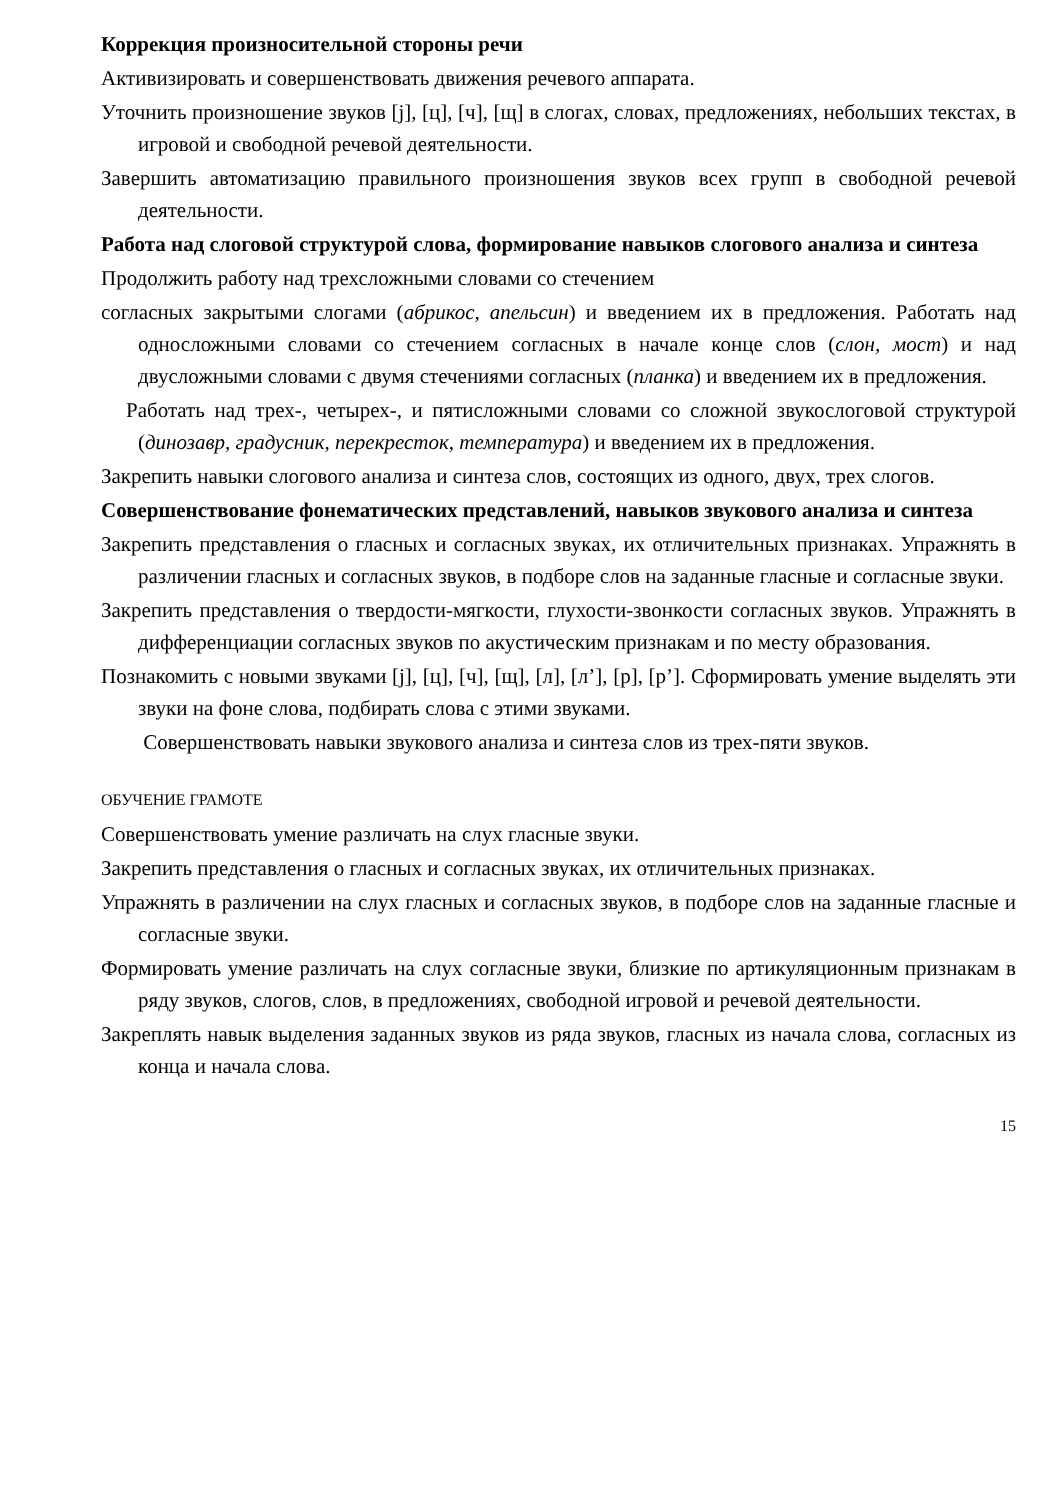Коррекция произносительной стороны речи
Активизировать и совершенствовать движения речевого аппарата.
Уточнить произношение звуков [j], [ц], [ч], [щ] в слогах, словах, предложениях, небольших текстах, в игровой и свободной речевой деятельности.
Завершить автоматизацию правильного произношения звуков всех групп в свободной речевой деятельности.
Работа над слоговой структурой слова, формирование навыков слогового анализа и синтеза
Продолжить работу над трехсложными словами со стечением
согласных закрытыми слогами (абрикос, апельсин) и введением их в предложения. Работать над односложными словами со стечением согласных в начале конце слов (слон, мост) и над двусложными словами с двумя стечениями согласных (планка) и введением их в предложения.
Работать над трех-, четырех-, и пятисложными словами со сложной звукослоговой структурой (динозавр, градусник, перекресток, температура) и введением их в предложения.
Закрепить навыки слогового анализа и синтеза слов, состоящих из одного, двух, трех слогов.
Совершенствование фонематических представлений, навыков звукового анализа и синтеза
Закрепить представления о гласных и согласных звуках, их отличительных признаках. Упражнять в различении гласных и согласных звуков, в подборе слов на заданные гласные и согласные звуки.
Закрепить представления о твердости-мягкости, глухости-звонкости согласных звуков. Упражнять в дифференциации согласных звуков по акустическим признакам и по месту образования.
Познакомить с новыми звуками [j], [ц], [ч], [щ], [л], [л’], [р], [р’]. Сформировать умение выделять эти звуки на фоне слова, подбирать слова с этими звуками.
Совершенствовать навыки звукового анализа и синтеза слов из трех-пяти звуков.
ОБУЧЕНИЕ ГРАМОТЕ
Совершенствовать умение различать на слух гласные звуки.
Закрепить представления о гласных и согласных звуках, их отличительных признаках.
Упражнять в различении на слух гласных и согласных звуков, в подборе слов на заданные гласные и согласные звуки.
Формировать умение различать на слух согласные звуки, близкие по артикуляционным признакам в ряду звуков, слогов, слов, в предложениях, свободной игровой и речевой деятельности.
Закреплять навык выделения заданных звуков из ряда звуков, гласных из начала слова, согласных из конца и начала слова.
15